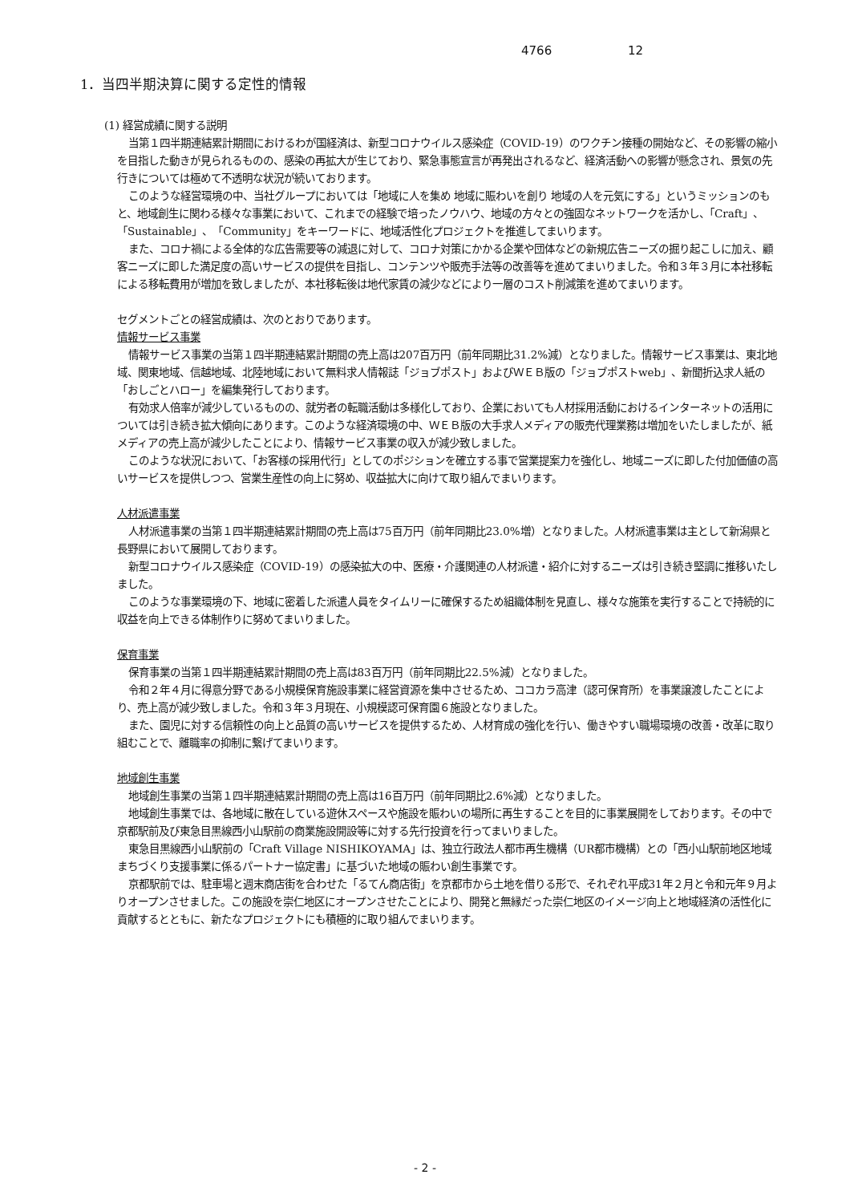4766 12
1．当四半期決算に関する定性的情報
(1) 経営成績に関する説明
当第１四半期連結累計期間におけるわが国経済は、新型コロナウイルス感染症（COVID-19）のワクチン接種の開始など、その影響の縮小を目指した動きが見られるものの、感染の再拡大が生じており、緊急事態宣言が再発出されるなど、経済活動への影響が懸念され、景気の先行きについては極めて不透明な状況が続いております。
このような経営環境の中、当社グループにおいては「地域に人を集め 地域に賑わいを創り 地域の人を元気にする」というミッションのもと、地域創生に関わる様々な事業において、これまでの経験で培ったノウハウ、地域の方々との強固なネットワークを活かし、「Craft」、「Sustainable」、「Community」をキーワードに、地域活性化プロジェクトを推進してまいります。
また、コロナ禍による全体的な広告需要等の減退に対して、コロナ対策にかかる企業や団体などの新規広告ニーズの掘り起こしに加え、顧客ニーズに即した満足度の高いサービスの提供を目指し、コンテンツや販売手法等の改善等を進めてまいりました。令和３年３月に本社移転による移転費用が増加を致しましたが、本社移転後は地代家賃の減少などにより一層のコスト削減策を進めてまいります。
セグメントごとの経営成績は、次のとおりであります。
情報サービス事業
情報サービス事業の当第１四半期連結累計期間の売上高は207百万円（前年同期比31.2%減）となりました。情報サービス事業は、東北地域、関東地域、信越地域、北陸地域において無料求人情報誌「ジョブポスト」およびＷＥＢ版の「ジョブポストweb」、新聞折込求人紙の「おしごとハロー」を編集発行しております。
有効求人倍率が減少しているものの、就労者の転職活動は多様化しており、企業においても人材採用活動におけるインターネットの活用については引き続き拡大傾向にあります。このような経済環境の中、ＷＥＢ版の大手求人メディアの販売代理業務は増加をいたしましたが、紙メディアの売上高が減少したことにより、情報サービス事業の収入が減少致しました。
このような状況において、「お客様の採用代行」としてのポジションを確立する事で営業提案力を強化し、地域ニーズに即した付加価値の高いサービスを提供しつつ、営業生産性の向上に努め、収益拡大に向けて取り組んでまいります。
人材派遣事業
人材派遣事業の当第１四半期連結累計期間の売上高は75百万円（前年同期比23.0%増）となりました。人材派遣事業は主として新潟県と長野県において展開しております。
新型コロナウイルス感染症（COVID-19）の感染拡大の中、医療・介護関連の人材派遣・紹介に対するニーズは引き続き堅調に推移いたしました。
このような事業環境の下、地域に密着した派遣人員をタイムリーに確保するため組織体制を見直し、様々な施策を実行することで持続的に収益を向上できる体制作りに努めてまいりました。
保育事業
保育事業の当第１四半期連結累計期間の売上高は83百万円（前年同期比22.5%減）となりました。
令和２年４月に得意分野である小規模保育施設事業に経営資源を集中させるため、ココカラ高津（認可保育所）を事業譲渡したことにより、売上高が減少致しました。令和３年３月現在、小規模認可保育園６施設となりました。
また、園児に対する信頼性の向上と品質の高いサービスを提供するため、人材育成の強化を行い、働きやすい職場環境の改善・改革に取り組むことで、離職率の抑制に繋げてまいります。
地域創生事業
地域創生事業の当第１四半期連結累計期間の売上高は16百万円（前年同期比2.6%減）となりました。
地域創生事業では、各地域に散在している遊休スペースや施設を賑わいの場所に再生することを目的に事業展開をしております。その中で京都駅前及び東急目黒線西小山駅前の商業施設開設等に対する先行投資を行ってまいりました。
東急目黒線西小山駅前の「Craft Village NISHIKOYAMA」は、独立行政法人都市再生機構（UR都市機構）との「西小山駅前地区地域まちづくり支援事業に係るパートナー協定書」に基づいた地域の賑わい創生事業です。
京都駅前では、駐車場と週末商店街を合わせた「るてん商店街」を京都市から土地を借りる形で、それぞれ平成31年２月と令和元年９月よりオープンさせました。この施設を崇仁地区にオープンさせたことにより、開発と無縁だった崇仁地区のイメージ向上と地域経済の活性化に貢献するとともに、新たなプロジェクトにも積極的に取り組んでまいります。
- 2 -